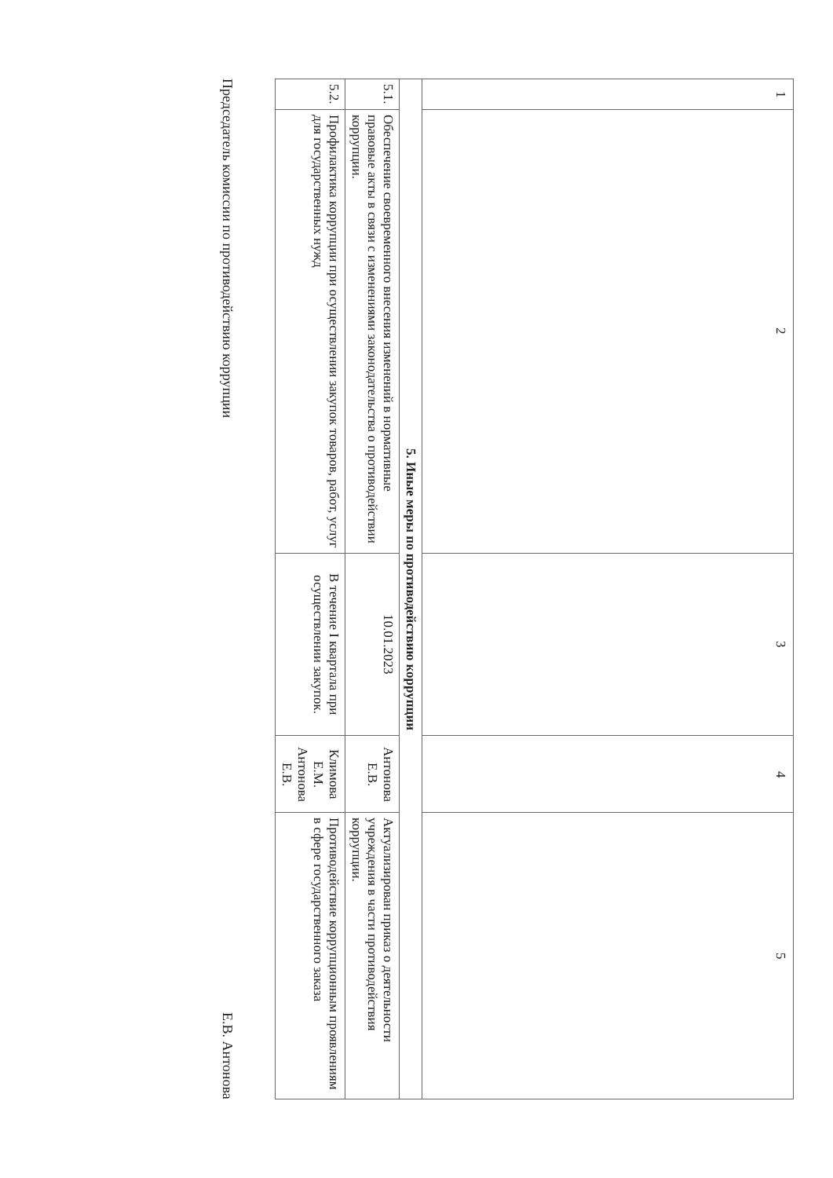| 1 | 2 | 3 | 4 | 5 |
| 5. Иные меры по противодействию коррупции | | | | |
| 5.1. | Обеспечение своевременного внесения изменений в нормативные правовые акты в связи с изменениями законодательства о противодействии коррупции. | 10.01.2023 | Антонова Е.В. | Актуализирован приказ о деятельности учреждения в части противодействия коррупции. |
| 5.2. | Профилактика коррупции при осуществлении закупок товаров, работ, услуг для государственных нужд | В течение I квартала при осуществлении закупок. | Климова Е.М. Антонова Е.В. | Противодействие коррупционным проявлениям в сфере государственного заказа |
Председатель комиссии по противодействию коррупции Е.В. Антонова